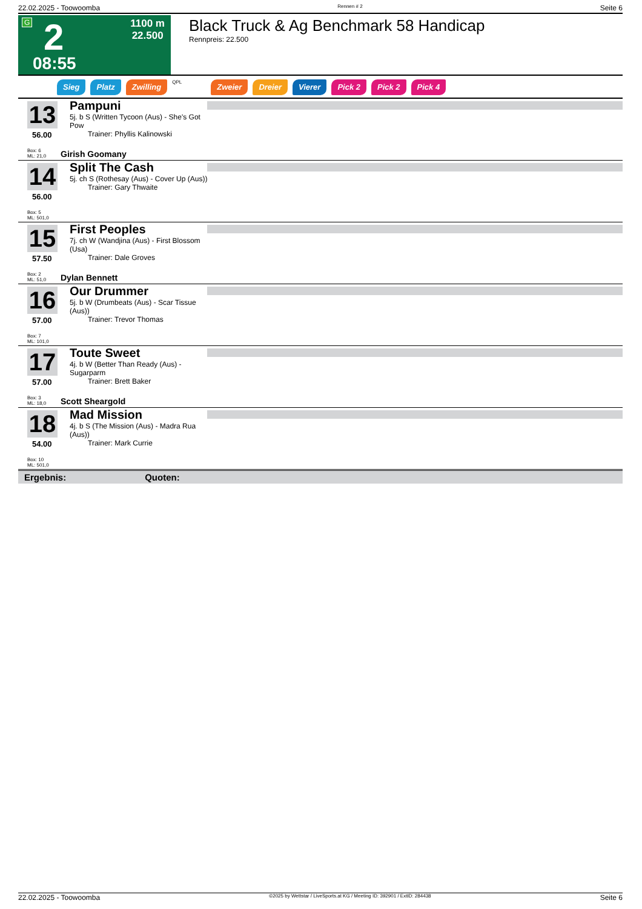22.02.2025 - Toowoomba Rennen # 2 Seite 6
G 2
08:55
1100 m
22.500
Black Truck & Ag Benchmark 58 Handicap
Rennpreis: 22.500
Sieg Platz Zwilling QPL Zweier Dreier Vierer Pick 2 Pick 2 Pick 4
13
56.00
Box: 6
ML: 21,0
Pampuni
5j. b S (Written Tycoon (Aus) - She's Got Pow
Trainer: Phyllis Kalinowski
Girish Goomany
14
56.00
Box: 5
ML: 501,0
Split The Cash
5j. ch S (Rothesay (Aus) - Cover Up (Aus))
Trainer: Gary Thwaite
15
57.50
Box: 2
ML: 51,0
First Peoples
7j. ch W (Wandjina (Aus) - First Blossom (Usa)
Trainer: Dale Groves
Dylan Bennett
16
57.00
Box: 7
ML: 101,0
Our Drummer
5j. b W (Drumbeats (Aus) - Scar Tissue (Aus))
Trainer: Trevor Thomas
17
57.00
Box: 3
ML: 18,0
Toute Sweet
4j. b W (Better Than Ready (Aus) - Sugarparm
Trainer: Brett Baker
Scott Sheargold
18
54.00
Box: 10
ML: 501,0
Mad Mission
4j. b S (The Mission (Aus) - Madra Rua (Aus))
Trainer: Mark Currie
Ergebnis: Quoten:
22.02.2025 - Toowoomba ©2025 by Wettstar / LiveSports.at KG / Meeting ID: 392901 / ExtID: 284438 Seite 6